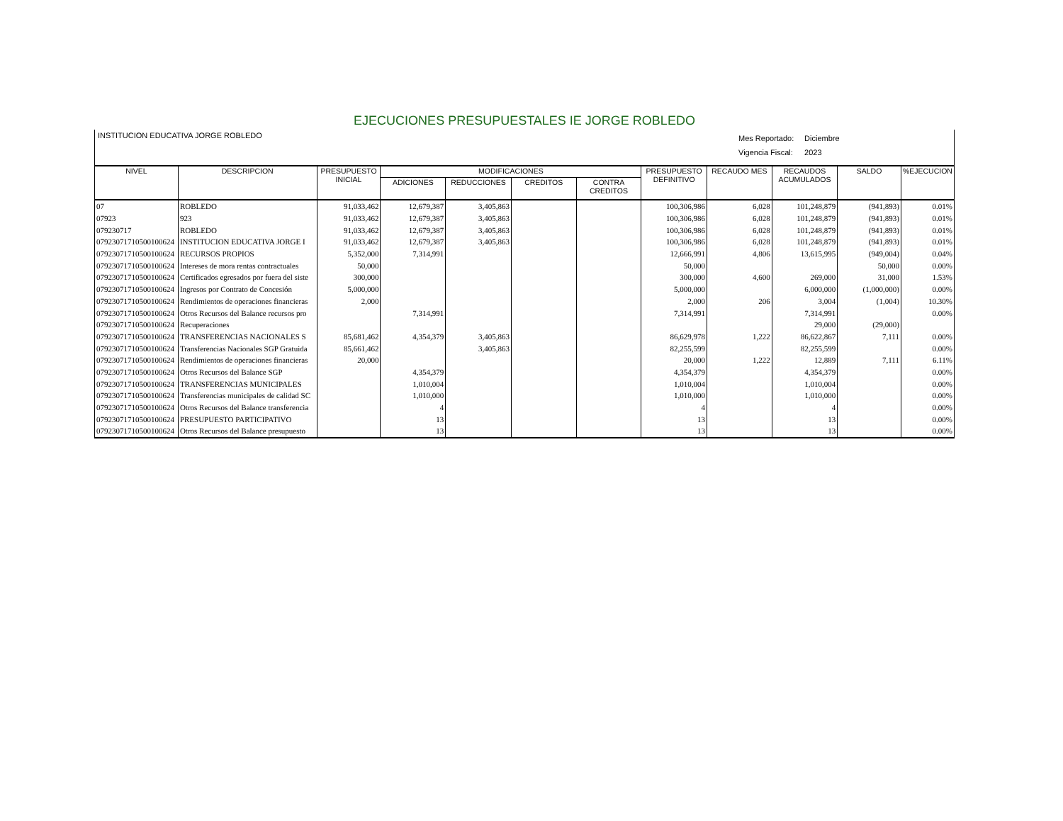EJECUCIONES PRESUPUESTALES IE JORGE ROBLEDO
INSTITUCION EDUCATIVA JORGE ROBLEDO
Mes Reportado: Diciembre
Vigencia Fiscal: 2023
| NIVEL | DESCRIPCION | PRESUPUESTO INICIAL | MODIFICACIONES | | | | PRESUPUESTO DEFINITIVO | RECAUDO MES | RECAUDOS ACUMULADOS | SALDO | %EJECUCION |
| --- | --- | --- | --- | --- | --- | --- | --- | --- | --- | --- | --- |
| | | | ADICIONES | REDUCCIONES | CREDITOS | CONTRA CREDITOS | | | | | |
| 07 | ROBLEDO | 91,033,462 | 12,679,387 | 3,405,863 | | | 100,306,986 | 6,028 | 101,248,879 | (941,893) | 0.01% |
| 07923 | 923 | 91,033,462 | 12,679,387 | 3,405,863 | | | 100,306,986 | 6,028 | 101,248,879 | (941,893) | 0.01% |
| 079230717 | ROBLEDO | 91,033,462 | 12,679,387 | 3,405,863 | | | 100,306,986 | 6,028 | 101,248,879 | (941,893) | 0.01% |
| 07923071710500100624 | INSTITUCION EDUCATIVA JORGE I | 91,033,462 | 12,679,387 | 3,405,863 | | | 100,306,986 | 6,028 | 101,248,879 | (941,893) | 0.01% |
| 07923071710500100624 | RECURSOS PROPIOS | 5,352,000 | 7,314,991 | | | | 12,666,991 | 4,806 | 13,615,995 | (949,004) | 0.04% |
| 07923071710500100624 | Intereses de mora rentas contractuales | 50,000 | | | | | 50,000 | | | 50,000 | 0.00% |
| 07923071710500100624 | Certificados egresados por fuera del siste | 300,000 | | | | | 300,000 | 4,600 | 269,000 | 31,000 | 1.53% |
| 07923071710500100624 | Ingresos por Contrato de Concesión | 5,000,000 | | | | | 5,000,000 | | 6,000,000 | (1,000,000) | 0.00% |
| 07923071710500100624 | Rendimientos de operaciones financieras | 2,000 | | | | | 2,000 | 206 | 3,004 | (1,004) | 10.30% |
| 07923071710500100624 | Otros Recursos del Balance recursos pro | | 7,314,991 | | | | 7,314,991 | | 7,314,991 | | 0.00% |
| 07923071710500100624 | Recuperaciones | | | | | | | | 29,000 | (29,000) | |
| 07923071710500100624 | TRANSFERENCIAS NACIONALES S | 85,681,462 | 4,354,379 | 3,405,863 | | | 86,629,978 | 1,222 | 86,622,867 | 7,111 | 0.00% |
| 07923071710500100624 | Transferencias Nacionales SGP Gratuida | 85,661,462 | | 3,405,863 | | | 82,255,599 | | 82,255,599 | | 0.00% |
| 07923071710500100624 | Rendimientos de operaciones financieras | 20,000 | | | | | 20,000 | 1,222 | 12,889 | 7,111 | 6.11% |
| 07923071710500100624 | Otros Recursos del Balance SGP | | 4,354,379 | | | | 4,354,379 | | 4,354,379 | | 0.00% |
| 07923071710500100624 | TRANSFERENCIAS MUNICIPALES | | 1,010,004 | | | | 1,010,004 | | 1,010,004 | | 0.00% |
| 07923071710500100624 | Transferencias municipales de calidad SC | | 1,010,000 | | | | 1,010,000 | | 1,010,000 | | 0.00% |
| 07923071710500100624 | Otros Recursos del Balance transferencia | | 4 | | | | 4 | | 4 | | 0.00% |
| 07923071710500100624 | PRESUPUESTO PARTICIPATIVO | | 13 | | | | 13 | | 13 | | 0.00% |
| 07923071710500100624 | Otros Recursos del Balance presupuesto | | 13 | | | | 13 | | 13 | | 0.00% |